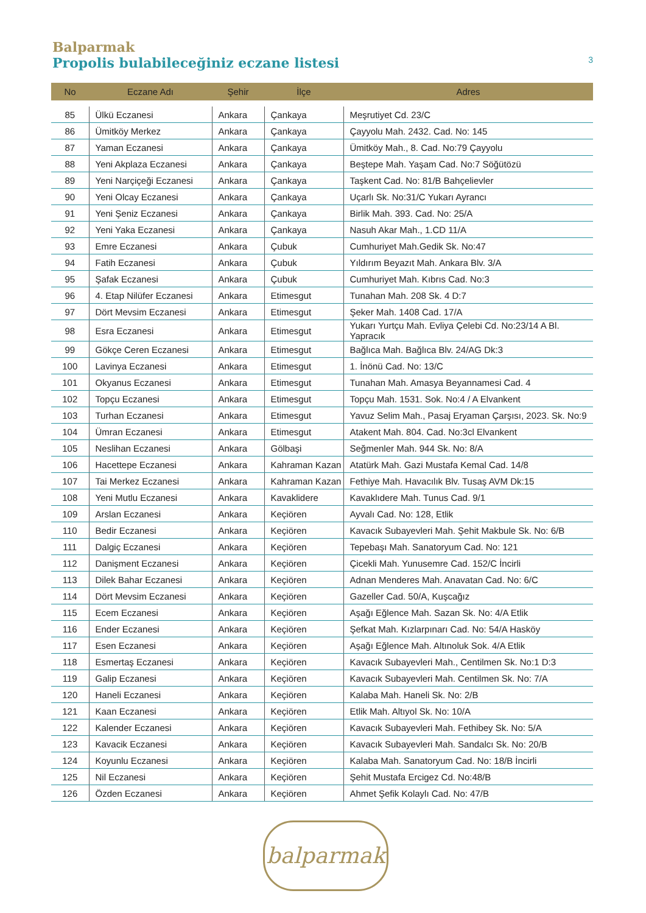Balparmak
Propolis bulabileceğiniz eczane listesi 3
| No | Eczane Adı | Şehir | İlçe | Adres |
| --- | --- | --- | --- | --- |
| 85 | Ülkü Eczanesi | Ankara | Çankaya | Meşrutiyet Cd. 23/C |
| 86 | Ümitköy Merkez | Ankara | Çankaya | Çayyolu Mah. 2432. Cad. No: 145 |
| 87 | Yaman Eczanesi | Ankara | Çankaya | Ümitköy Mah., 8. Cad. No:79 Çayyolu |
| 88 | Yeni Akplaza Eczanesi | Ankara | Çankaya | Beştepe Mah. Yaşam Cad. No:7 Söğütözü |
| 89 | Yeni Narçiçeği Eczanesi | Ankara | Çankaya | Taşkent Cad. No: 81/B Bahçelievler |
| 90 | Yeni Olcay Eczanesi | Ankara | Çankaya | Uçarlı Sk. No:31/C Yukarı Ayrancı |
| 91 | Yeni Şeniz Eczanesi | Ankara | Çankaya | Birlik Mah. 393. Cad. No: 25/A |
| 92 | Yeni Yaka Eczanesi | Ankara | Çankaya | Nasuh Akar Mah., 1.CD 11/A |
| 93 | Emre Eczanesi | Ankara | Çubuk | Cumhuriyet Mah.Gedik Sk. No:47 |
| 94 | Fatih Eczanesi | Ankara | Çubuk | Yıldırım Beyazıt Mah. Ankara Blv. 3/A |
| 95 | Şafak Eczanesi | Ankara | Çubuk | Cumhuriyet Mah. Kıbrıs Cad. No:3 |
| 96 | 4. Etap Nilüfer Eczanesi | Ankara | Etimesgut | Tunahan Mah. 208 Sk. 4 D:7 |
| 97 | Dört Mevsim Eczanesi | Ankara | Etimesgut | Şeker Mah. 1408 Cad. 17/A |
| 98 | Esra Eczanesi | Ankara | Etimesgut | Yukarı Yurtçu Mah. Evliya Çelebi Cd. No:23/14 A Bl. Yapracık |
| 99 | Gökçe Ceren Eczanesi | Ankara | Etimesgut | Bağlıca Mah. Bağlıca Blv. 24/AG Dk:3 |
| 100 | Lavinya Eczanesi | Ankara | Etimesgut | 1. İnönü Cad. No: 13/C |
| 101 | Okyanus Eczanesi | Ankara | Etimesgut | Tunahan Mah. Amasya Beyannamesi Cad. 4 |
| 102 | Topçu Eczanesi | Ankara | Etimesgut | Topçu Mah. 1531. Sok. No:4 / A Elvankent |
| 103 | Turhan Eczanesi | Ankara | Etimesgut | Yavuz Selim Mah., Pasaj Eryaman Çarşısı, 2023. Sk. No:9 |
| 104 | Ümran Eczanesi | Ankara | Etimesgut | Atakent Mah. 804. Cad. No:3cl Elvankent |
| 105 | Neslihan Eczanesi | Ankara | Gölbaşi | Seğmenler Mah. 944 Sk. No: 8/A |
| 106 | Hacettepe Eczanesi | Ankara | Kahraman Kazan | Atatürk Mah. Gazi Mustafa Kemal Cad. 14/8 |
| 107 | Tai Merkez Eczanesi | Ankara | Kahraman Kazan | Fethiye Mah. Havacılık Blv. Tusaş AVM Dk:15 |
| 108 | Yeni Mutlu Eczanesi | Ankara | Kavaklidere | Kavaklıdere Mah. Tunus Cad. 9/1 |
| 109 | Arslan Eczanesi | Ankara | Keçiören | Ayvalı Cad. No: 128, Etlik |
| 110 | Bedir Eczanesi | Ankara | Keçiören | Kavacık Subayevleri Mah. Şehit Makbule Sk. No: 6/B |
| 111 | Dalgiç Eczanesi | Ankara | Keçiören | Tepebaşı Mah. Sanatoryum Cad. No: 121 |
| 112 | Danişment Eczanesi | Ankara | Keçiören | Çicekli Mah. Yunusemre Cad. 152/C İncirli |
| 113 | Dilek Bahar Eczanesi | Ankara | Keçiören | Adnan Menderes Mah. Anavatan Cad. No: 6/C |
| 114 | Dört Mevsim Eczanesi | Ankara | Keçiören | Gazeller Cad. 50/A, Kuşcağız |
| 115 | Ecem Eczanesi | Ankara | Keçiören | Aşağı Eğlence Mah. Sazan Sk. No: 4/A Etlik |
| 116 | Ender Eczanesi | Ankara | Keçiören | Şefkat Mah. Kızlarpınarı Cad. No: 54/A Hasköy |
| 117 | Esen Eczanesi | Ankara | Keçiören | Aşağı Eğlence Mah. Altınoluk Sok. 4/A Etlik |
| 118 | Esmertaş Eczanesi | Ankara | Keçiören | Kavacık Subayevleri Mah., Centilmen Sk. No:1 D:3 |
| 119 | Galip Eczanesi | Ankara | Keçiören | Kavacık Subayevleri Mah. Centilmen Sk. No: 7/A |
| 120 | Haneli Eczanesi | Ankara | Keçiören | Kalaba Mah. Haneli Sk. No: 2/B |
| 121 | Kaan Eczanesi | Ankara | Keçiören | Etlik Mah. Altıyol Sk. No: 10/A |
| 122 | Kalender Eczanesi | Ankara | Keçiören | Kavacık Subayevleri Mah. Fethibey Sk. No: 5/A |
| 123 | Kavacik Eczanesi | Ankara | Keçiören | Kavacık Subayevleri Mah. Sandalcı Sk. No: 20/B |
| 124 | Koyunlu Eczanesi | Ankara | Keçiören | Kalaba Mah. Sanatoryum Cad. No: 18/B İncirli |
| 125 | Nil Eczanesi | Ankara | Keçiören | Şehit Mustafa Ercigez Cd. No:48/B |
| 126 | Özden Eczanesi | Ankara | Keçiören | Ahmet Şefik Kolaylı Cad. No: 47/B |
balparmak